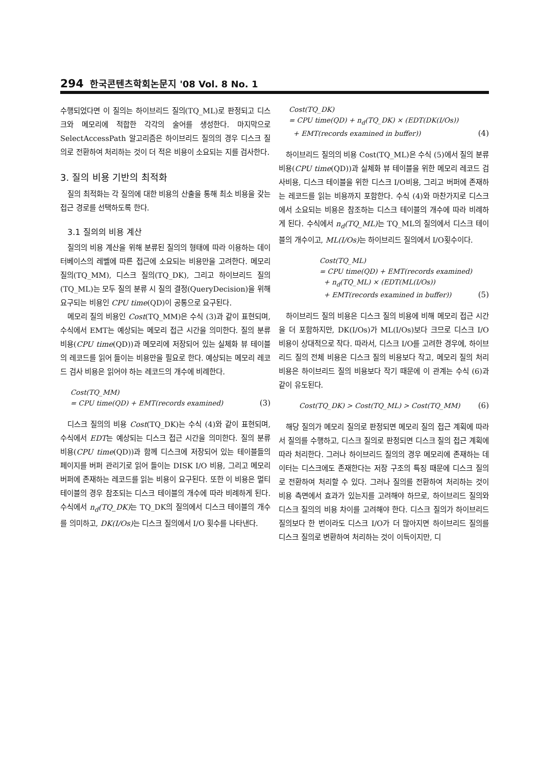294 한국콘텐츠학회논문지 '08 Vol. 8 No. 1
수행되었다면 이 질의는 하이브리드 질의(TQ_ML)로 판정되고 디스크와 메모리에 적합한 각각의 술어를 생성한다. 마지막으로 SelectAccessPath 알고리즘은 하이브리드 질의의 경우 디스크 질의로 전환하여 처리하는 것이 더 적은 비용이 소요되는 지를 검사한다.
3. 질의 비용 기반의 최적화
질의 최적화는 각 질의에 대한 비용의 산출을 통해 최소 비용을 갖는 접근 경로를 선택하도록 한다.
3.1 질의의 비용 계산
질의의 비용 계산을 위해 분류된 질의의 형태에 따라 이용하는 데이터베이스의 레벨에 따른 접근에 소요되는 비용만을 고려한다. 메모리 질의(TQ_MM), 디스크 질의(TQ_DK), 그리고 하이브리드 질의(TQ_ML)는 모두 질의 분류 시 질의 결정(QueryDecision)을 위해 요구되는 비용인 CPU time(QD)이 공통으로 요구된다.
메모리 질의 비용인 Cost(TQ_MM)은 수식 (3)과 같이 표현되며, 수식에서 EMT는 예상되는 메모리 접근 시간을 의미한다. 질의 분류 비용(CPU time(QD))과 메모리에 저장되어 있는 실체화 뷰 테이블의 레코드를 읽어 들이는 비용만을 필요로 한다. 예상되는 메모리 레코드 검사 비용은 읽어야 하는 레코드의 개수에 비례한다.
Cost(TQ_MM)
= CPU time(QD) + EMT(records examined)
(3)
디스크 질의의 비용 Cost(TQ_DK)는 수식 (4)와 같이 표현되며, 수식에서 EDT는 예상되는 디스크 접근 시간을 의미한다. 질의 분류 비용(CPU time(QD))과 함께 디스크에 저장되어 있는 테이블들의 페이지를 버퍼 관리기로 읽어 들이는 DISK I/O 비용, 그리고 메모리 버퍼에 존재하는 레코드를 읽는 비용이 요구된다. 또한 이 비용은 멀티 테이블의 경우 참조되는 디스크 테이블의 개수에 따라 비례하게 된다. 수식에서 n<sub>d</sub>(TQ_DK) 는 TQ_DK의 질의에서 디스크 테이블의 개수를 의미하고, DK(I/Os) 는 디스크 질의에서 I/O 횟수를 나타낸다.
Cost(TQ_DK)
= CPU time(QD) + n<sub>d</sub>(TQ_DK) × (EDT(DK(I/Os))
+ EMT(records examined in buffer))
(4)
하이브리드 질의의 비용 Cost(TQ_ML)은 수식 (5)에서 질의 분류 비용(CPU time(QD))과 실체화 뷰 테이블을 위한 메모리 레코드 검사비용, 디스크 테이블을 위한 디스크 I/O비용, 그리고 버퍼에 존재하는 레코드를 읽는 비용까지 포함한다. 수식 (4)와 마찬가지로 디스크에서 소요되는 비용은 참조하는 디스크 테이블의 개수에 따라 비례하게 된다. 수식에서 n<sub>d</sub>(TQ_ML) 는 TQ_ML의 질의에서 디스크 테이블의 개수이고, ML(I/Os) 는 하이브리드 질의에서 I/O횟수이다.
Cost(TQ_ML)
= CPU time(QD) + EMT(records examined)
+ n<sub>d</sub>(TQ_ML) × (EDT(ML(I/Os))
+ EMT(records examined in buffer))
(5)
하이브리드 질의 비용은 디스크 질의 비용에 비해 메모리 접근 시간을 더 포함하지만, DK(I/Os)가 ML(I/Os)보다 크므로 디스크 I/O 비용이 상대적으로 작다. 따라서, 디스크 I/O를 고려한 경우에, 하이브리드 질의 전체 비용은 디스크 질의 비용보다 작고, 메모리 질의 처리 비용은 하이브리드 질의 비용보다 작기 때문에 이 관계는 수식 (6)과 같이 유도된다.
Cost(TQ_DK) > Cost(TQ_ML) > Cost(TQ_MM)
(6)
해당 질의가 메모리 질의로 판정되면 메모리 질의 접근 계획에 따라서 질의를 수행하고, 디스크 질의로 판정되면 디스크 질의 접근 계획에 따라 처리한다. 그러나 하이브리드 질의의 경우 메모리에 존재하는 데이터는 디스크에도 존재한다는 저장 구조의 특징 때문에 디스크 질의로 전환하여 처리할 수 있다. 그러나 질의를 전환하여 처리하는 것이 비용 측면에서 효과가 있는지를 고려해야 하므로, 하이브리드 질의와 디스크 질의의 비용 차이를 고려해야 한다. 디스크 질의가 하이브리드 질의보다 한 번이라도 디스크 I/O가 더 많아지면 하이브리드 질의를 디스크 질의로 변환하여 처리하는 것이 이득이지만, 디